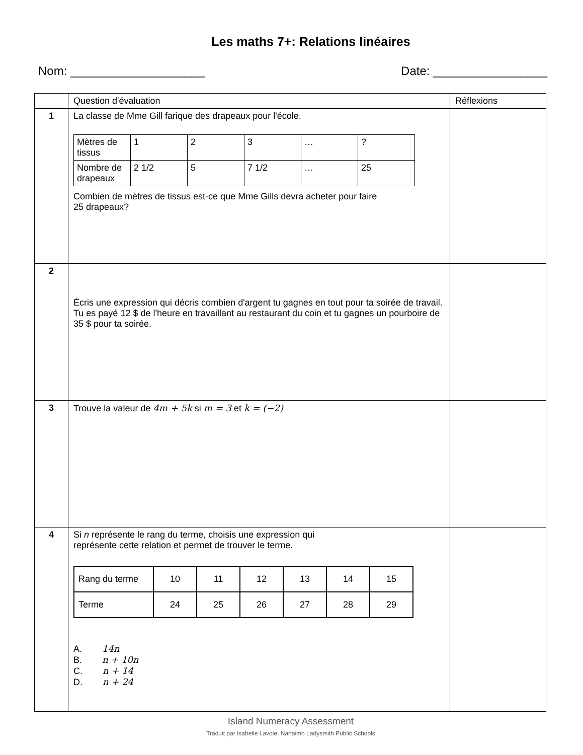Les maths 7+: Relations linéaires
Nom: ____________________ Date: _________________
| | Question d'évaluation | Réflexions |
| --- | --- | --- |
| 1 | La classe de Mme Gill farique des drapeaux pour l'école. / Mètres de tissus / 1 / 2 / 3 / … / ? / / Nombre de drapeaux / 2 1/2 / 5 / 7 1/2 / … / 25 / Combien de mètres de tissus est-ce que Mme Gills devra acheter pour faire 25 drapeaux? | |
| 2 | Écris une expression qui décris combien d'argent tu gagnes en tout pour ta soirée de travail. Tu es payé 12 $ de l'heure en travaillant au restaurant du coin et tu gagnes un pourboire de 35 $ pour ta soirée. | |
| 3 | Trouve la valeur de 4m + 5k si m = 3 et k = (−2) | |
| 4 | Si n représente le rang du terme, choisis une expression qui représente cette relation et permet de trouver le terme. / Rang du terme / 10 / 11 / 12 / 13 / 14 / 15 / / Terme / 24 / 25 / 26 / 27 / 28 / 29 / A. 14n B. n + 10n C. n + 14 D. n + 24 | |
Island Numeracy Assessment
Traduit par Isabelle Lavoie, Nanaimo Ladysmith Public Schools